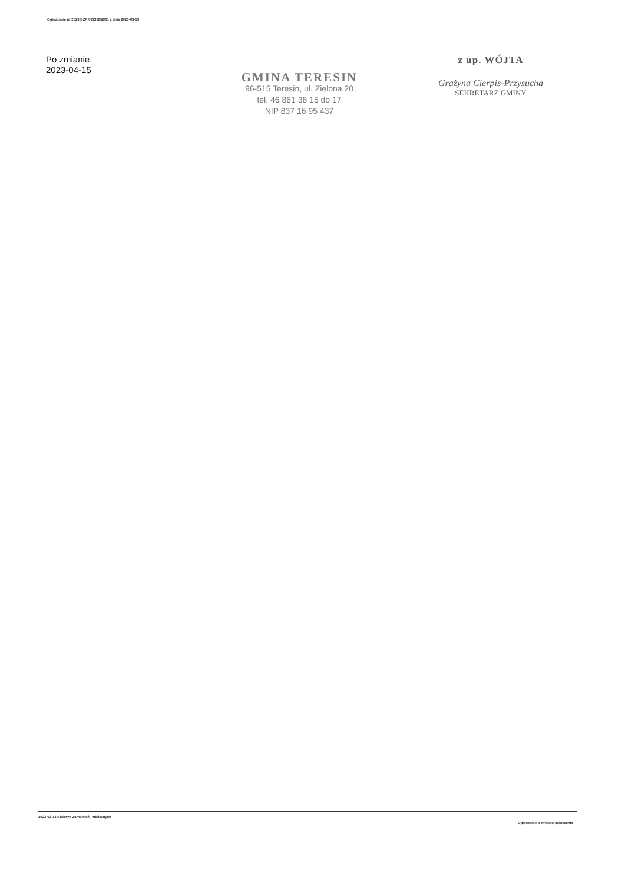Ogłoszenie nr 2023/BZP 00131852/01 z dnia 2023-03-13
Po zmianie:
2023-04-15
GMINA TERESIN
96-515 Teresin, ul. Zielona 20
tel. 46 861 38 15 do 17
NIP 837 16 95 437
z up. WÓJTA
Grażyna Cierpis-Przysucha
SEKRETARZ GMINY
2023-03-13 Biuletyn Zamówień Publicznych Ogłoszenie o zmianie ogłoszenia - -